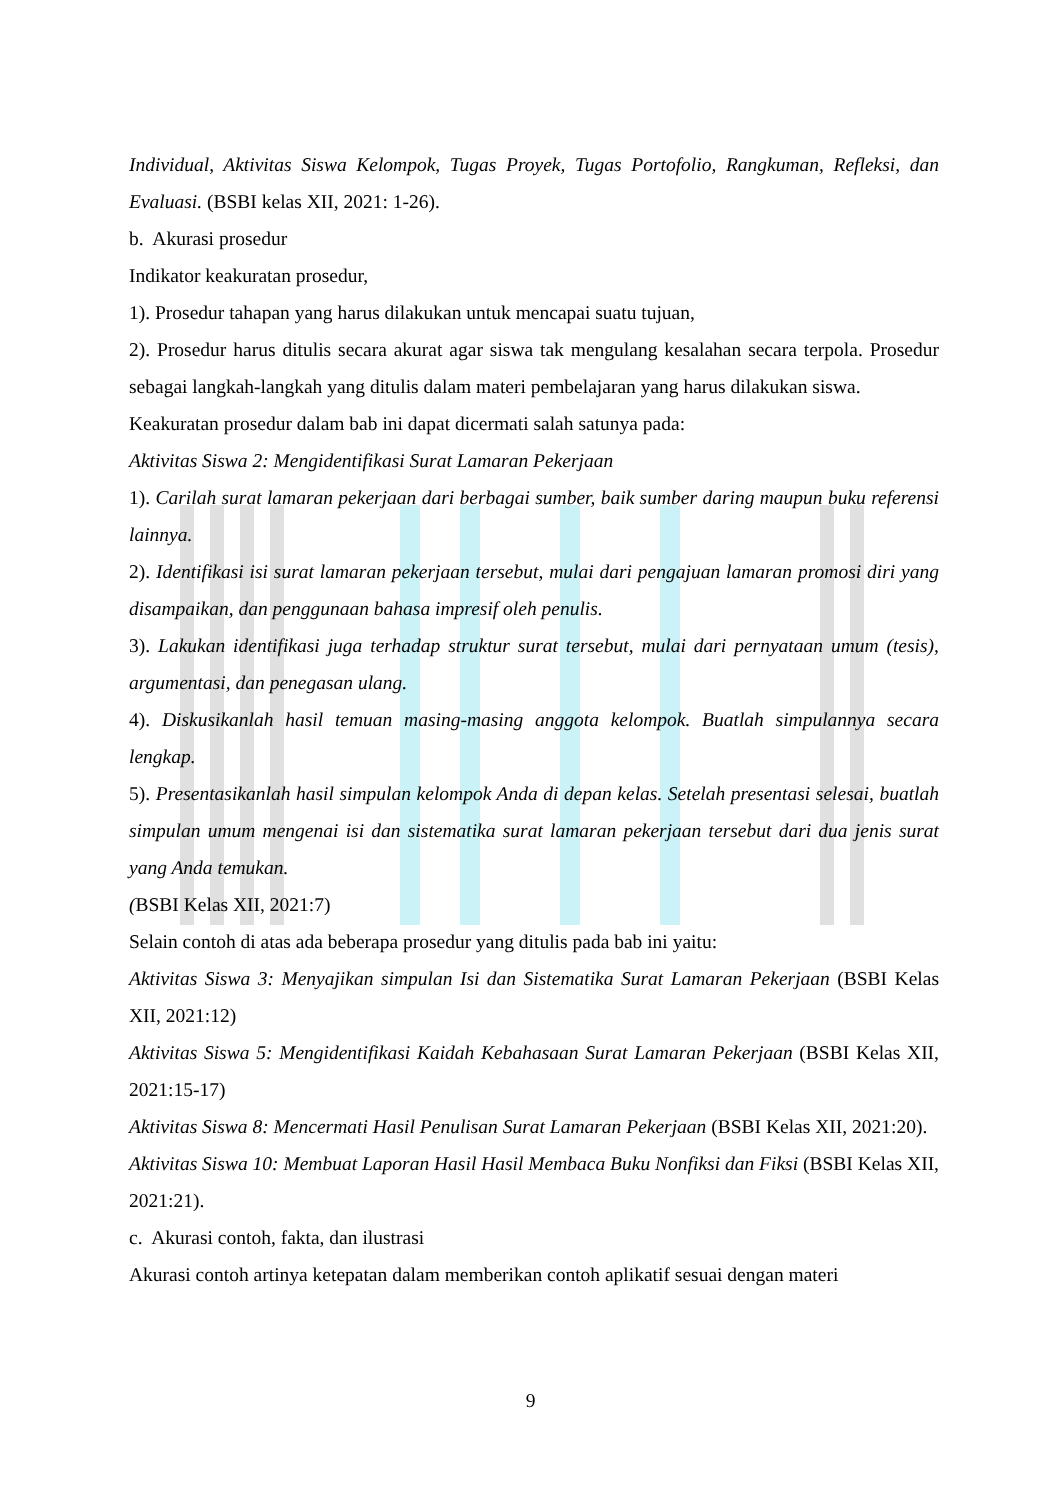Individual, Aktivitas Siswa Kelompok, Tugas Proyek, Tugas Portofolio, Rangkuman, Refleksi, dan Evaluasi. (BSBI kelas XII, 2021: 1-26).
b. Akurasi prosedur
Indikator keakuratan prosedur,
1). Prosedur tahapan yang harus dilakukan untuk mencapai suatu tujuan,
2). Prosedur harus ditulis secara akurat agar siswa tak mengulang kesalahan secara terpola. Prosedur sebagai langkah-langkah yang ditulis dalam materi pembelajaran yang harus dilakukan siswa.
Keakuratan prosedur dalam bab ini dapat dicermati salah satunya pada:
Aktivitas Siswa 2: Mengidentifikasi Surat Lamaran Pekerjaan
1). Carilah surat lamaran pekerjaan dari berbagai sumber, baik sumber daring maupun buku referensi lainnya.
2). Identifikasi isi surat lamaran pekerjaan tersebut, mulai dari pengajuan lamaran promosi diri yang disampaikan, dan penggunaan bahasa impresif oleh penulis.
3). Lakukan identifikasi juga terhadap struktur surat tersebut, mulai dari pernyataan umum (tesis), argumentasi, dan penegasan ulang.
4). Diskusikanlah hasil temuan masing-masing anggota kelompok. Buatlah simpulannya secara lengkap.
5). Presentasikanlah hasil simpulan kelompok Anda di depan kelas. Setelah presentasi selesai, buatlah simpulan umum mengenai isi dan sistematika surat lamaran pekerjaan tersebut dari dua jenis surat yang Anda temukan.
(BSBI Kelas XII, 2021:7)
Selain contoh di atas ada beberapa prosedur yang ditulis pada bab ini yaitu:
Aktivitas Siswa 3: Menyajikan simpulan Isi dan Sistematika Surat Lamaran Pekerjaan (BSBI Kelas XII, 2021:12)
Aktivitas Siswa 5: Mengidentifikasi Kaidah Kebahasaan Surat Lamaran Pekerjaan (BSBI Kelas XII, 2021:15-17)
Aktivitas Siswa 8: Mencermati Hasil Penulisan Surat Lamaran Pekerjaan (BSBI Kelas XII, 2021:20).
Aktivitas Siswa 10: Membuat Laporan Hasil Hasil Membaca Buku Nonfiksi dan Fiksi (BSBI Kelas XII, 2021:21).
c. Akurasi contoh, fakta, dan ilustrasi
Akurasi contoh artinya ketepatan dalam memberikan contoh aplikatif sesuai dengan materi
9